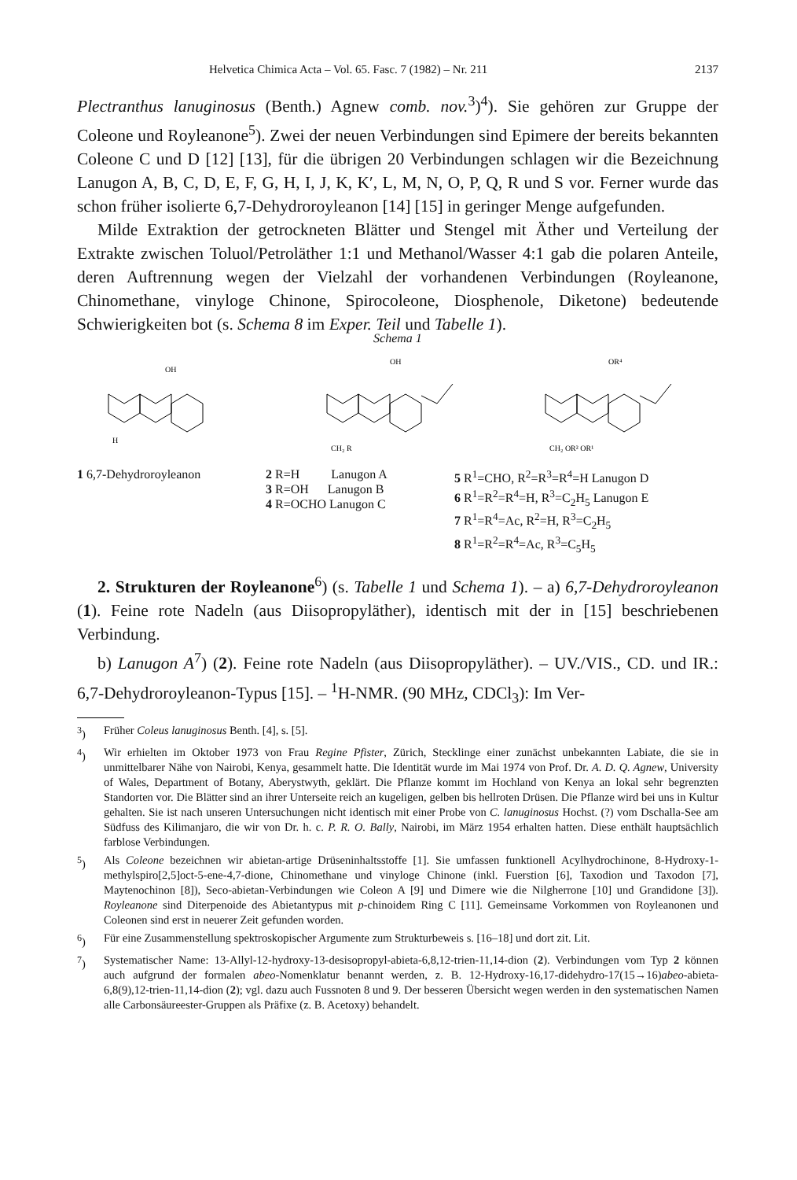Helvetica Chimica Acta – Vol. 65. Fasc. 7 (1982) – Nr. 211 2137
Plectranthus lanuginosus (Benth.) Agnew comb. nov.<sup>3</sup>)<sup>4</sup>). Sie gehören zur Gruppe der Coleone und Royleanone<sup>5</sup>). Zwei der neuen Verbindungen sind Epimere der bereits bekannten Coleone C und D [12] [13], für die übrigen 20 Verbindungen schlagen wir die Bezeichnung Lanugon A, B, C, D, E, F, G, H, I, J, K, K′, L, M, N, O, P, Q, R und S vor. Ferner wurde das schon früher isolierte 6,7-Dehydroroyleanon [14] [15] in geringer Menge aufgefunden.
Milde Extraktion der getrockneten Blätter und Stengel mit Äther und Verteilung der Extrakte zwischen Toluol/Petroläther 1:1 und Methanol/Wasser 4:1 gab die polaren Anteile, deren Auftrennung wegen der Vielzahl der vorhandenen Verbindungen (Royleanone, Chinomethane, vinyloge Chinone, Spirocoleone, Diosphenole, Diketone) bedeutende Schwierigkeiten bot (s. Schema 8 im Exper. Teil und Tabelle 1).
Schema 1
OH
H
OH
CH₂ R
OR⁴
CH₂ OR² OR¹
1 6,7-Dehydroroyleanon 2 R=H Lanugon A
3 R=OH Lanugon B
4 R=OCHO Lanugon C
5 R<sup>1</sup>=CHO, R<sup>2</sup>=R<sup>3</sup>=R<sup>4</sup>=H Lanugon D
6 R<sup>1</sup>=R<sup>2</sup>=R<sup>4</sup>=H, R<sup>3</sup>=C<sub>2</sub>H<sub>5</sub> Lanugon E
7 R<sup>1</sup>=R<sup>4</sup>=Ac, R<sup>2</sup>=H, R<sup>3</sup>=C<sub>2</sub>H<sub>5</sub>
8 R<sup>1</sup>=R<sup>2</sup>=R<sup>4</sup>=Ac, R<sup>3</sup>=C<sub>5</sub>H<sub>5</sub>
2. Strukturen der Royleanone<sup>6</sup>) (s. Tabelle 1 und Schema 1). – a) 6,7-Dehydroroyleanon (1). Feine rote Nadeln (aus Diisopropyläther), identisch mit der in [15] beschriebenen Verbindung.
b) Lanugon A<sup>7</sup>) (2). Feine rote Nadeln (aus Diisopropyläther). – UV./VIS., CD. und IR.: 6,7-Dehydroroyleanon-Typus [15]. – <sup>1</sup>H-NMR. (90 MHz, CDCl<sub>3</sub>): Im Ver-
<sup>3</sup>) Früher Coleus lanuginosus Benth. [4], s. [5].
<sup>4</sup>) Wir erhielten im Oktober 1973 von Frau Regine Pfister, Zürich, Stecklinge einer zunächst unbekannten Labiate, die sie in unmittelbarer Nähe von Nairobi, Kenya, gesammelt hatte. Die Identität wurde im Mai 1974 von Prof. Dr. A. D. Q. Agnew, University of Wales, Department of Botany, Aberystwyth, geklärt. Die Pflanze kommt im Hochland von Kenya an lokal sehr begrenzten Standorten vor. Die Blätter sind an ihrer Unterseite reich an kugeligen, gelben bis hellroten Drüsen. Die Pflanze wird bei uns in Kultur gehalten. Sie ist nach unseren Untersuchungen nicht identisch mit einer Probe von C. lanuginosus Hochst. (?) vom Dschalla-See am Südfuss des Kilimanjaro, die wir von Dr. h. c. P. R. O. Bally, Nairobi, im März 1954 erhalten hatten. Diese enthält hauptsächlich farblose Verbindungen.
<sup>5</sup>) Als Coleone bezeichnen wir abietan-artige Drüseninhaltsstoffe [1]. Sie umfassen funktionell Acylhydrochinone, 8-Hydroxy-1-methylspiro[2,5]oct-5-ene-4,7-dione, Chinomethane und vinyloge Chinone (inkl. Fuerstion [6], Taxodion und Taxodon [7], Maytenochinon [8]), Seco-abietan-Verbindungen wie Coleon A [9] und Dimere wie die Nilgherrone [10] und Grandidone [3]). Royleanone sind Diterpenoide des Abietantypus mit p-chinoidem Ring C [11]. Gemeinsame Vorkommen von Royleanonen und Coleonen sind erst in neuerer Zeit gefunden worden.
<sup>6</sup>) Für eine Zusammenstellung spektroskopischer Argumente zum Strukturbeweis s. [16–18] und dort zit. Lit.
<sup>7</sup>) Systematischer Name: 13-Allyl-12-hydroxy-13-desisopropyl-abieta-6,8,12-trien-11,14-dion (2). Verbindungen vom Typ 2 können auch aufgrund der formalen abeo-Nomenklatur benannt werden, z. B. 12-Hydroxy-16,17-didehydro-17(15→16)abeo-abieta-6,8(9),12-trien-11,14-dion (2); vgl. dazu auch Fussnoten 8 und 9. Der besseren Übersicht wegen werden in den systematischen Namen alle Carbonsäureester-Gruppen als Präfixe (z. B. Acetoxy) behandelt.